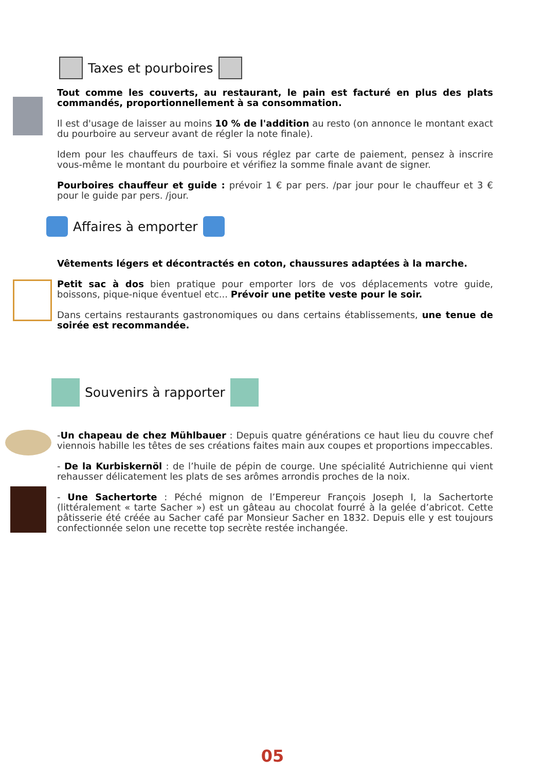Taxes et pourboires
Tout comme les couverts, au restaurant, le pain est facturé en plus des plats commandés, proportionnellement à sa consommation.
Il est d'usage de laisser au moins 10 % de l'addition au resto (on annonce le montant exact du pourboire au serveur avant de régler la note finale).
Idem pour les chauffeurs de taxi. Si vous réglez par carte de paiement, pensez à inscrire vous-même le montant du pourboire et vérifiez la somme finale avant de signer.
Pourboires chauffeur et guide : prévoir 1 € par pers. /par jour pour le chauffeur et 3 € pour le guide par pers. /jour.
Affaires à emporter
Vêtements légers et décontractés en coton, chaussures adaptées à la marche.
Petit sac à dos bien pratique pour emporter lors de vos déplacements votre guide, boissons, pique-nique éventuel etc... Prévoir une petite veste pour le soir.
Dans certains restaurants gastronomiques ou dans certains établissements, une tenue de soirée est recommandée.
Souvenirs à rapporter
-Un chapeau de chez Mühlbauer : Depuis quatre générations ce haut lieu du couvre chef viennois habille les têtes de ses créations faites main aux coupes et proportions impeccables.
- De la Kurbiskernöl : de l’huile de pépin de courge. Une spécialité Autrichienne qui vient rehausser délicatement les plats de ses arômes arrondis proches de la noix.
- Une Sachertorte : Péché mignon de l’Empereur François Joseph I, la Sachertorte (littéralement « tarte Sacher ») est un gâteau au chocolat fourré à la gelée d’abricot. Cette pâtisserie été créée au Sacher café par Monsieur Sacher en 1832. Depuis elle y est toujours confectionnée selon une recette top secrète restée inchangée.
05